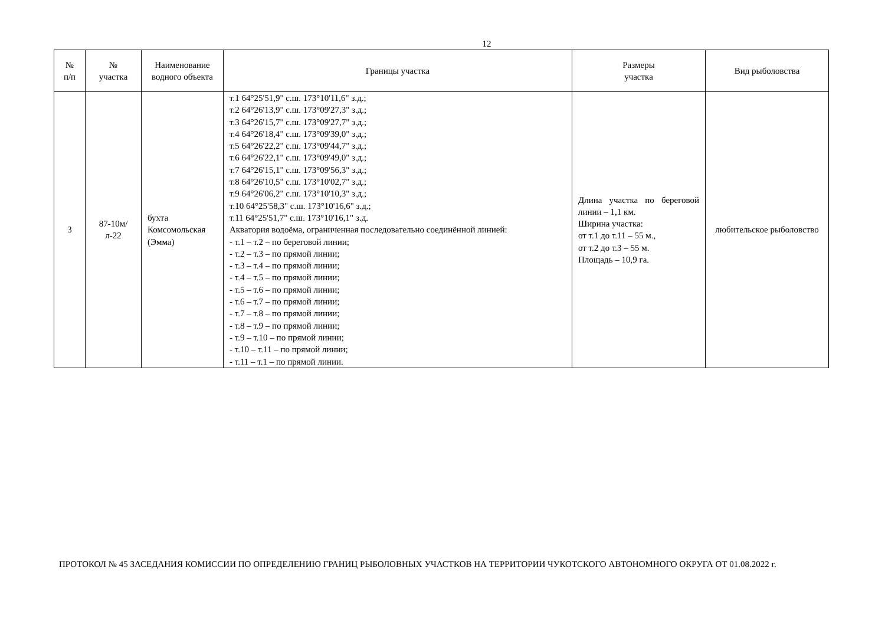12
| № п/п | № участка | Наименование водного объекта | Границы участка | Размеры участка | Вид рыболовства |
| --- | --- | --- | --- | --- | --- |
| 3 | 87-10м/л-22 | бухта Комсомольская (Эмма) | т.1 64°25'51,9" с.ш. 173°10'11,6" з.д.; т.2 64°26'13,9" с.ш. 173°09'27,3" з.д.; т.3 64°26'15,7" с.ш. 173°09'27,7" з.д.; т.4 64°26'18,4" с.ш. 173°09'39,0" з.д.; т.5 64°26'22,2" с.ш. 173°09'44,7" з.д.; т.6 64°26'22,1" с.ш. 173°09'49,0" з.д.; т.7 64°26'15,1" с.ш. 173°09'56,3" з.д.; т.8 64°26'10,5" с.ш. 173°10'02,7" з.д.; т.9 64°26'06,2" с.ш. 173°10'10,3" з.д.; т.10 64°25'58,3" с.ш. 173°10'16,6" з.д.; т.11 64°25'51,7" с.ш. 173°10'16,1" з.д. Акватория водоёма, ограниченная последовательно соединённой линией: - т.1 – т.2 – по береговой линии; - т.2 – т.3 – по прямой линии; - т.3 – т.4 – по прямой линии; - т.4 – т.5 – по прямой линии; - т.5 – т.6 – по прямой линии; - т.6 – т.7 – по прямой линии; - т.7 – т.8 – по прямой линии; - т.8 – т.9 – по прямой линии; - т.9 – т.10 – по прямой линии; - т.10 – т.11 – по прямой линии; - т.11 – т.1 – по прямой линии. | Длина участка по береговой линии – 1,1 км. Ширина участка: от т.1 до т.11 – 55 м., от т.2 до т.3 – 55 м. Площадь – 10,9 га. | любительское рыболовство |
ПРОТОКОЛ № 45 ЗАСЕДАНИЯ КОМИССИИ ПО ОПРЕДЕЛЕНИЮ ГРАНИЦ РЫБОЛОВНЫХ УЧАСТКОВ НА ТЕРРИТОРИИ ЧУКОТСКОГО АВТОНОМНОГО ОКРУГА ОТ 01.08.2022 г.